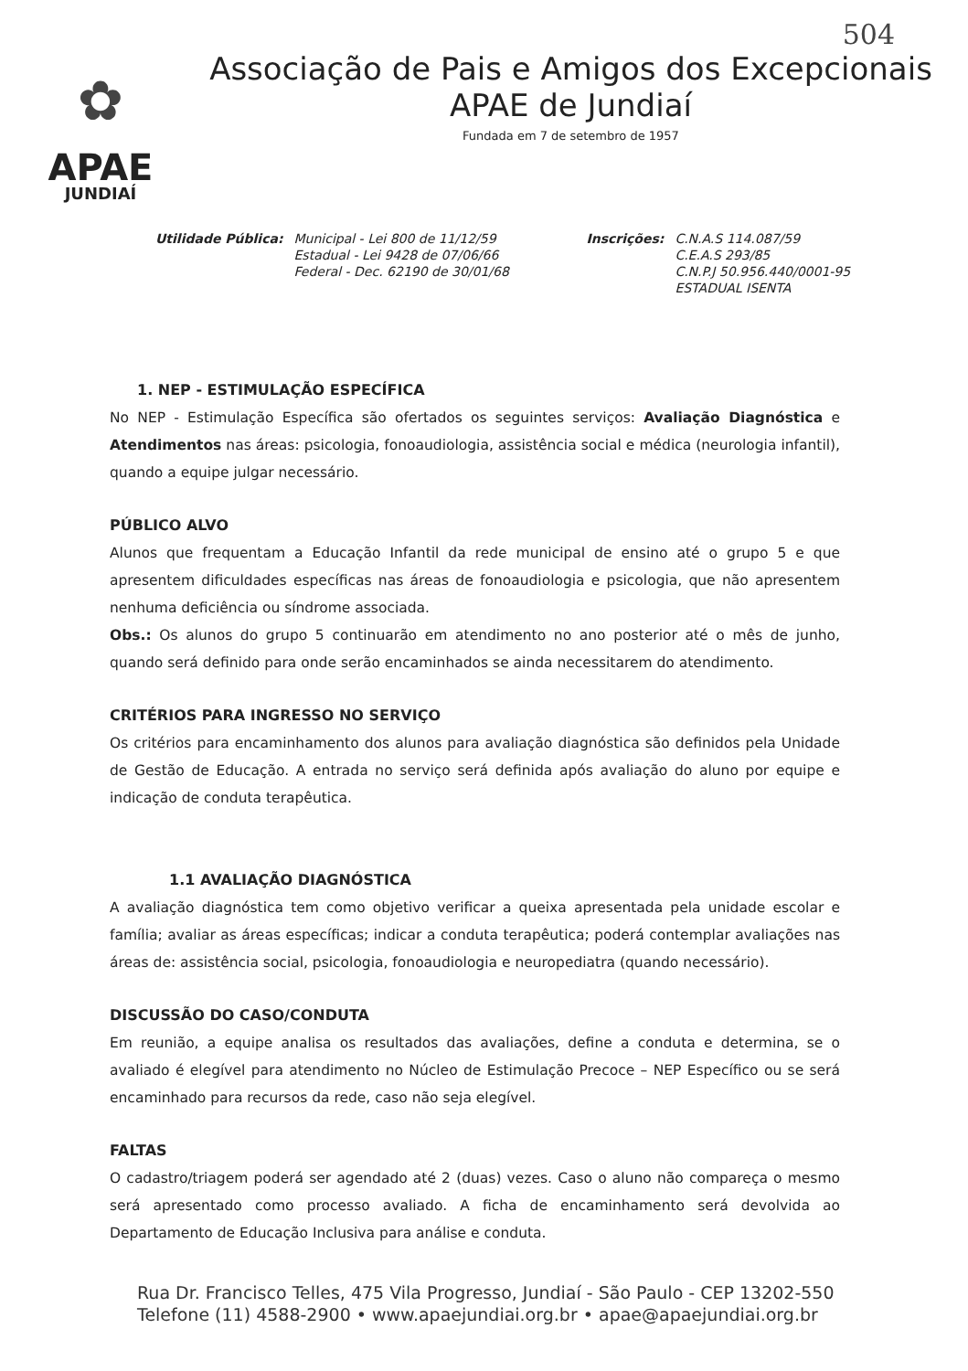504
✿
APAE
JUNDIAÍ
Associação de Pais e Amigos dos Excepcionais
APAE de Jundiaí
Fundada em 7 de setembro de 1957
Utilidade Pública: Municipal - Lei 800 de 11/12/59
Estadual - Lei 9428 de 07/06/66
Federal - Dec. 62190 de 30/01/68
Inscrições: C.N.A.S 114.087/59
C.E.A.S 293/85
C.N.P.J 50.956.440/0001-95
ESTADUAL ISENTA
1. NEP - ESTIMULAÇÃO ESPECÍFICA
No NEP - Estimulação Específica são ofertados os seguintes serviços: Avaliação Diagnóstica e Atendimentos nas áreas: psicologia, fonoaudiologia, assistência social e médica (neurologia infantil), quando a equipe julgar necessário.
PÚBLICO ALVO
Alunos que frequentam a Educação Infantil da rede municipal de ensino até o grupo 5 e que apresentem dificuldades específicas nas áreas de fonoaudiologia e psicologia, que não apresentem nenhuma deficiência ou síndrome associada.
Obs.: Os alunos do grupo 5 continuarão em atendimento no ano posterior até o mês de junho, quando será definido para onde serão encaminhados se ainda necessitarem do atendimento.
CRITÉRIOS PARA INGRESSO NO SERVIÇO
Os critérios para encaminhamento dos alunos para avaliação diagnóstica são definidos pela Unidade de Gestão de Educação. A entrada no serviço será definida após avaliação do aluno por equipe e indicação de conduta terapêutica.
1.1 AVALIAÇÃO DIAGNÓSTICA
A avaliação diagnóstica tem como objetivo verificar a queixa apresentada pela unidade escolar e família; avaliar as áreas específicas; indicar a conduta terapêutica; poderá contemplar avaliações nas áreas de: assistência social, psicologia, fonoaudiologia e neuropediatra (quando necessário).
DISCUSSÃO DO CASO/CONDUTA
Em reunião, a equipe analisa os resultados das avaliações, define a conduta e determina, se o avaliado é elegível para atendimento no Núcleo de Estimulação Precoce – NEP Específico ou se será encaminhado para recursos da rede, caso não seja elegível.
FALTAS
O cadastro/triagem poderá ser agendado até 2 (duas) vezes. Caso o aluno não compareça o mesmo será apresentado como processo avaliado. A ficha de encaminhamento será devolvida ao Departamento de Educação Inclusiva para análise e conduta.
Rua Dr. Francisco Telles, 475 Vila Progresso, Jundiaí - São Paulo - CEP 13202-550
Telefone (11) 4588-2900 • www.apaejundiai.org.br • apae@apaejundiai.org.br